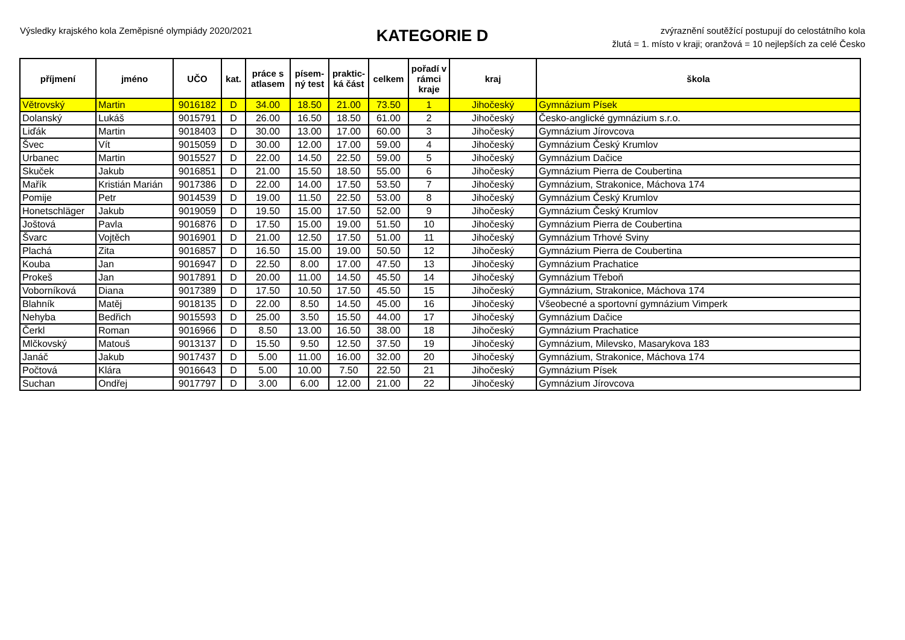Výsledky krajského kola Zeměpisné olympiády 2020/2021
KATEGORIE D
zvýraznění soutěžící postupují do celostátního kola
žlutá = 1. místo v kraji; oranžová = 10 nejlepších za celé Česko
| příjmení | jméno | UČO | kat. | práce s atlasem | písem-ný test | praktic-ká část | celkem | pořadí v rámci kraje | kraj | škola |
| --- | --- | --- | --- | --- | --- | --- | --- | --- | --- | --- |
| Větrovský | Martin | 9016182 | D | 34.00 | 18.50 | 21.00 | 73.50 | 1 | Jihočeský | Gymnázium Písek |
| Dolanský | Lukáš | 9015791 | D | 26.00 | 16.50 | 18.50 | 61.00 | 2 | Jihočeský | Česko-anglické gymnázium s.r.o. |
| Liďák | Martin | 9018403 | D | 30.00 | 13.00 | 17.00 | 60.00 | 3 | Jihočeský | Gymnázium Jírovcova |
| Švec | Vít | 9015059 | D | 30.00 | 12.00 | 17.00 | 59.00 | 4 | Jihočeský | Gymnázium Český Krumlov |
| Urbanec | Martin | 9015527 | D | 22.00 | 14.50 | 22.50 | 59.00 | 5 | Jihočeský | Gymnázium Dačice |
| Skuček | Jakub | 9016851 | D | 21.00 | 15.50 | 18.50 | 55.00 | 6 | Jihočeský | Gymnázium Pierra de Coubertina |
| Mařík | Kristián Marián | 9017386 | D | 22.00 | 14.00 | 17.50 | 53.50 | 7 | Jihočeský | Gymnázium, Strakonice, Máchova 174 |
| Pomije | Petr | 9014539 | D | 19.00 | 11.50 | 22.50 | 53.00 | 8 | Jihočeský | Gymnázium Český Krumlov |
| Honetschläger | Jakub | 9019059 | D | 19.50 | 15.00 | 17.50 | 52.00 | 9 | Jihočeský | Gymnázium Český Krumlov |
| Joštová | Pavla | 9016876 | D | 17.50 | 15.00 | 19.00 | 51.50 | 10 | Jihočeský | Gymnázium Pierra de Coubertina |
| Švarc | Vojtěch | 9016901 | D | 21.00 | 12.50 | 17.50 | 51.00 | 11 | Jihočeský | Gymnázium Trhové Sviny |
| Plachá | Zita | 9016857 | D | 16.50 | 15.00 | 19.00 | 50.50 | 12 | Jihočeský | Gymnázium Pierra de Coubertina |
| Kouba | Jan | 9016947 | D | 22.50 | 8.00 | 17.00 | 47.50 | 13 | Jihočeský | Gymnázium Prachatice |
| Prokeš | Jan | 9017891 | D | 20.00 | 11.00 | 14.50 | 45.50 | 14 | Jihočeský | Gymnázium Třeboň |
| Voborníková | Diana | 9017389 | D | 17.50 | 10.50 | 17.50 | 45.50 | 15 | Jihočeský | Gymnázium, Strakonice, Máchova 174 |
| Blahník | Matěj | 9018135 | D | 22.00 | 8.50 | 14.50 | 45.00 | 16 | Jihočeský | Všeobecné a sportovní gymnázium Vimperk |
| Nehyba | Bedřich | 9015593 | D | 25.00 | 3.50 | 15.50 | 44.00 | 17 | Jihočeský | Gymnázium Dačice |
| Čerkl | Roman | 9016966 | D | 8.50 | 13.00 | 16.50 | 38.00 | 18 | Jihočeský | Gymnázium Prachatice |
| Mlčkovský | Matouš | 9013137 | D | 15.50 | 9.50 | 12.50 | 37.50 | 19 | Jihočeský | Gymnázium, Milevsko, Masarykova 183 |
| Janáč | Jakub | 9017437 | D | 5.00 | 11.00 | 16.00 | 32.00 | 20 | Jihočeský | Gymnázium, Strakonice, Máchova 174 |
| Počtová | Klára | 9016643 | D | 5.00 | 10.00 | 7.50 | 22.50 | 21 | Jihočeský | Gymnázium Písek |
| Suchan | Ondřej | 9017797 | D | 3.00 | 6.00 | 12.00 | 21.00 | 22 | Jihočeský | Gymnázium Jírovcova |